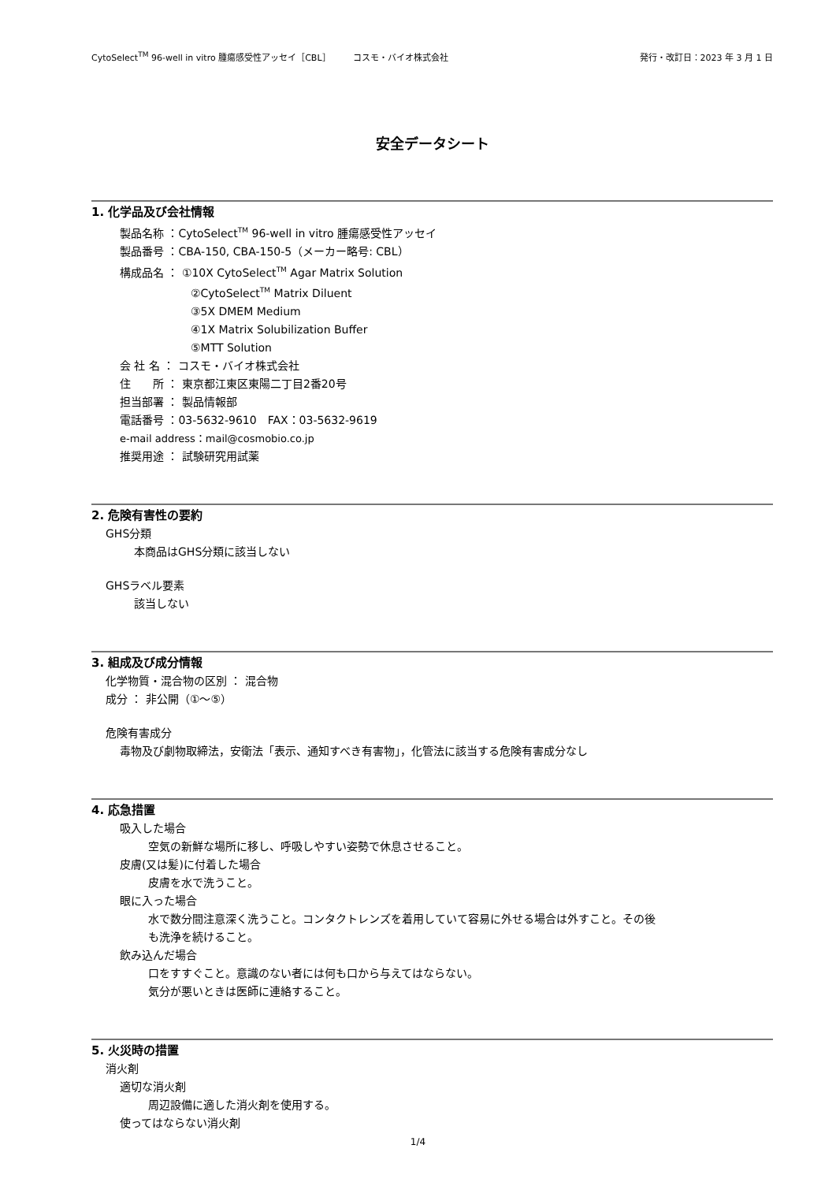CytoSelect<sup>TM</sup> 96-well in vitro 腫瘍感受性アッセイ［CBL］　　　コスモ・バイオ株式会社 発行・改訂日：2023 年 3 月 1 日
安全データシート
1. 化学品及び会社情報
製品名称 ：CytoSelect<sup>TM</sup> 96-well in vitro 腫瘍感受性アッセイ
製品番号 ：CBA-150, CBA-150-5（メーカー略号: CBL）
構成品名 ： ①10X CytoSelect<sup>TM</sup> Agar Matrix Solution
②CytoSelect<sup>TM</sup> Matrix Diluent
③5X DMEM Medium
④1X Matrix Solubilization Buffer
⑤MTT Solution
会 社 名 ： コスモ・バイオ株式会社
住　　所 ： 東京都江東区東陽二丁目2番20号
担当部署 ： 製品情報部
電話番号 ：03-5632-9610　FAX：03-5632-9619
e-mail address：mail@cosmobio.co.jp
推奨用途 ： 試験研究用試薬
2. 危険有害性の要約
GHS分類
本商品はGHS分類に該当しない
GHSラベル要素
該当しない
3. 組成及び成分情報
化学物質・混合物の区別 ： 混合物
成分 ： 非公開（①～⑤）
危険有害成分
毒物及び劇物取締法，安衛法「表示、通知すべき有害物」，化管法に該当する危険有害成分なし
4. 応急措置
吸入した場合
空気の新鮮な場所に移し、呼吸しやすい姿勢で休息させること。
皮膚(又は髪)に付着した場合
皮膚を水で洗うこと。
眼に入った場合
水で数分間注意深く洗うこと。コンタクトレンズを着用していて容易に外せる場合は外すこと。その後
も洗浄を続けること。
飲み込んだ場合
口をすすぐこと。意識のない者には何も口から与えてはならない。
気分が悪いときは医師に連絡すること。
5. 火災時の措置
消火剤
適切な消火剤
周辺設備に適した消火剤を使用する。
使ってはならない消火剤
1/4